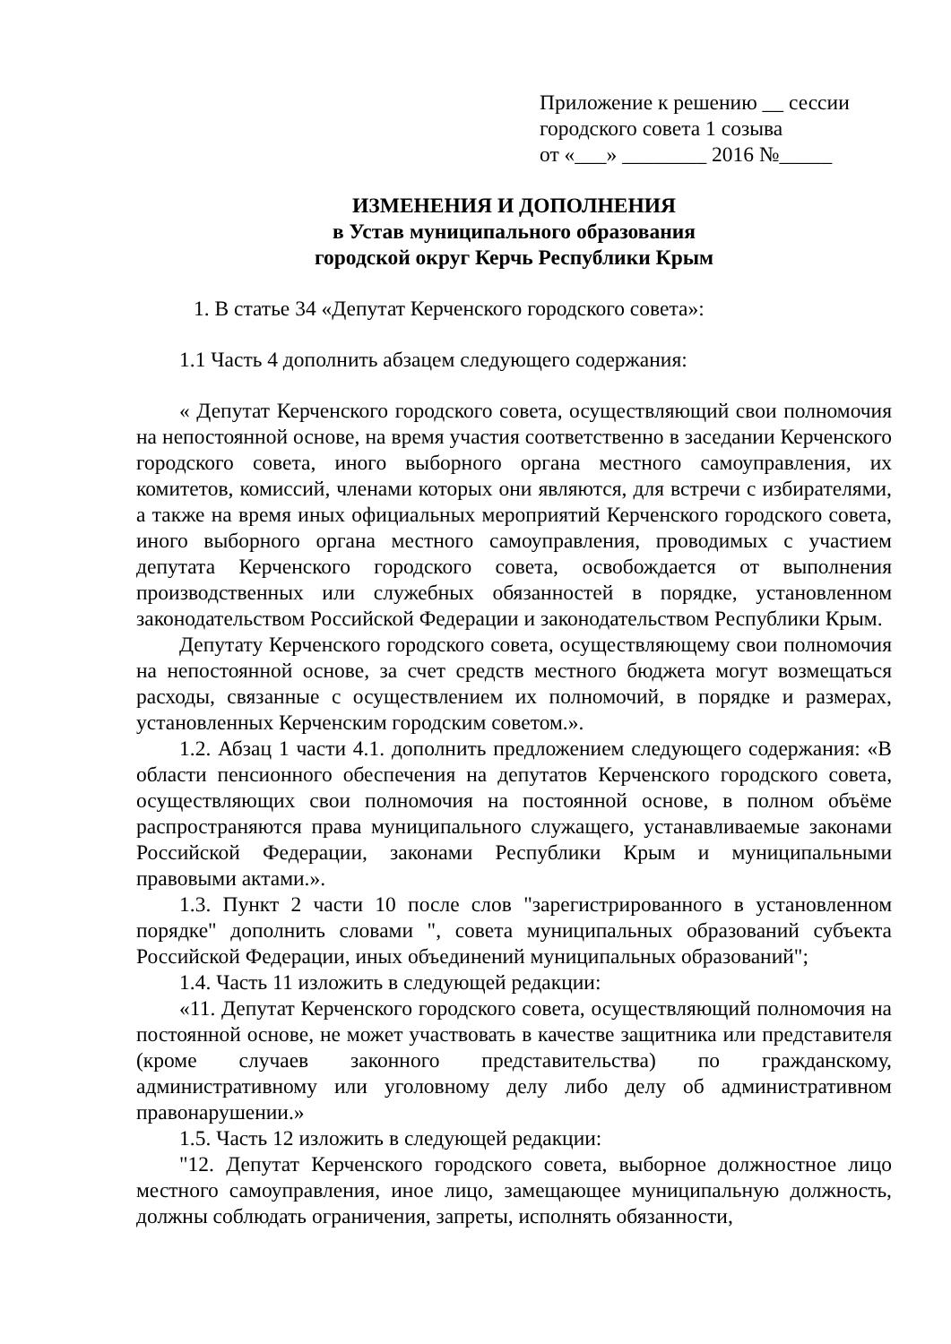Приложение к решению __ сессии
городского совета 1 созыва
от «___» ________ 2016 №_____
ИЗМЕНЕНИЯ И ДОПОЛНЕНИЯ
в Устав муниципального образования
городской округ Керчь Республики Крым
1. В статье 34 «Депутат Керченского городского совета»:
1.1 Часть 4 дополнить абзацем следующего содержания:
« Депутат Керченского городского совета, осуществляющий свои полномочия на непостоянной основе, на время участия соответственно в заседании Керченского городского совета, иного выборного органа местного самоуправления, их комитетов, комиссий, членами которых они являются, для встречи с избирателями, а также на время иных официальных мероприятий Керченского городского совета, иного выборного органа местного самоуправления, проводимых с участием депутата Керченского городского совета, освобождается от выполнения производственных или служебных обязанностей в порядке, установленном законодательством Российской Федерации и законодательством Республики Крым.
Депутату Керченского городского совета, осуществляющему свои полномочия на непостоянной основе, за счет средств местного бюджета могут возмещаться расходы, связанные с осуществлением их полномочий, в порядке и размерах, установленных Керченским городским советом.».
1.2. Абзац 1 части 4.1. дополнить предложением следующего содержания: «В области пенсионного обеспечения на депутатов Керченского городского совета, осуществляющих свои полномочия на постоянной основе, в полном объёме распространяются права муниципального служащего, устанавливаемые законами Российской Федерации, законами Республики Крым и муниципальными правовыми актами.».
1.3. Пункт 2 части 10 после слов "зарегистрированного в установленном порядке" дополнить словами ", совета муниципальных образований субъекта Российской Федерации, иных объединений муниципальных образований";
1.4. Часть 11 изложить в следующей редакции:
«11. Депутат Керченского городского совета, осуществляющий полномочия на постоянной основе, не может участвовать в качестве защитника или представителя (кроме случаев законного представительства) по гражданскому, административному или уголовному делу либо делу об административном правонарушении.»
1.5. Часть 12 изложить в следующей редакции:
"12. Депутат Керченского городского совета, выборное должностное лицо местного самоуправления, иное лицо, замещающее муниципальную должность, должны соблюдать ограничения, запреты, исполнять обязанности,